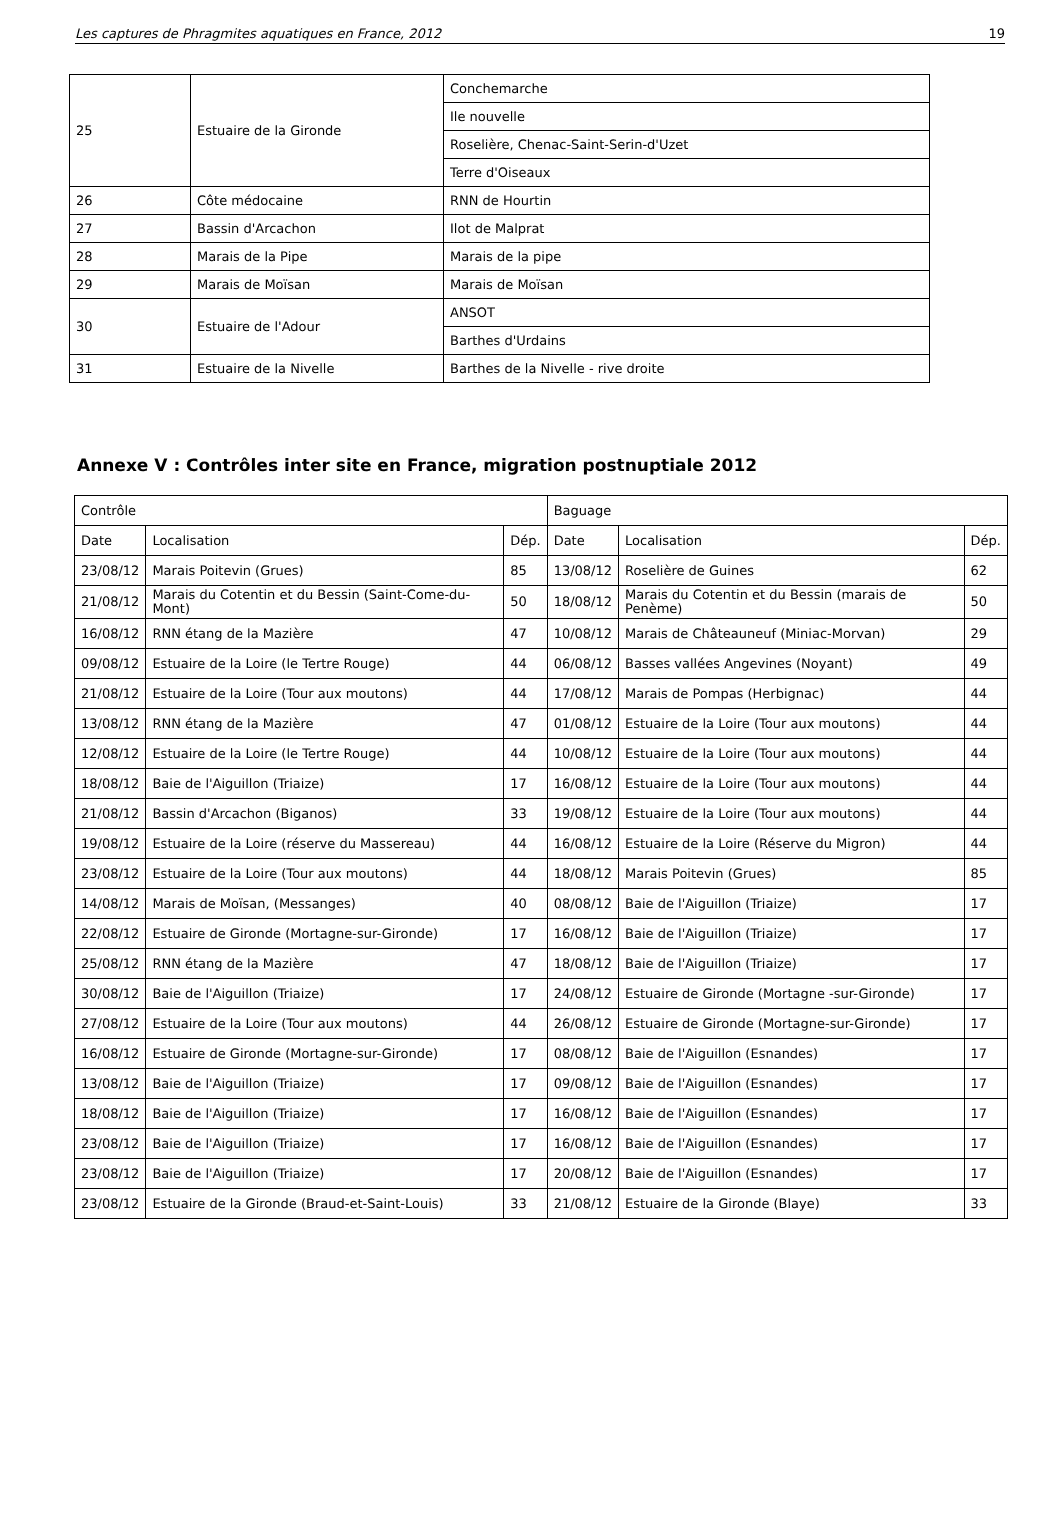Les captures de Phragmites aquatiques en France, 2012 19
| 25 | Estuaire de la Gironde | Conchemarche |
| | | Ile nouvelle |
| | | Roselière, Chenac-Saint-Serin-d'Uzet |
| | | Terre d'Oiseaux |
| 26 | Côte médocaine | RNN de Hourtin |
| 27 | Bassin d'Arcachon | Ilot de Malprat |
| 28 | Marais de la Pipe | Marais de la pipe |
| 29 | Marais de Moïsan | Marais de Moïsan |
| 30 | Estuaire de l'Adour | ANSOT |
| | | Barthes d'Urdains |
| 31 | Estuaire de la Nivelle | Barthes de la Nivelle - rive droite |
Annexe V : Contrôles inter site en France, migration postnuptiale 2012
| Contrôle | | | Baguage | | |
| Date | Localisation | Dép. | Date | Localisation | Dép. |
| 23/08/12 | Marais Poitevin (Grues) | 85 | 13/08/12 | Roselière de Guines | 62 |
| 21/08/12 | Marais du Cotentin et du Bessin (Saint-Come-du-Mont) | 50 | 18/08/12 | Marais du Cotentin et du Bessin (marais de Penème) | 50 |
| 16/08/12 | RNN étang de la Mazière | 47 | 10/08/12 | Marais de Châteauneuf (Miniac-Morvan) | 29 |
| 09/08/12 | Estuaire de la Loire (le Tertre Rouge) | 44 | 06/08/12 | Basses vallées Angevines (Noyant) | 49 |
| 21/08/12 | Estuaire de la Loire (Tour aux moutons) | 44 | 17/08/12 | Marais de Pompas (Herbignac) | 44 |
| 13/08/12 | RNN étang de la Mazière | 47 | 01/08/12 | Estuaire de la Loire (Tour aux moutons) | 44 |
| 12/08/12 | Estuaire de la Loire (le Tertre Rouge) | 44 | 10/08/12 | Estuaire de la Loire (Tour aux moutons) | 44 |
| 18/08/12 | Baie de l'Aiguillon (Triaize) | 17 | 16/08/12 | Estuaire de la Loire (Tour aux moutons) | 44 |
| 21/08/12 | Bassin d'Arcachon (Biganos) | 33 | 19/08/12 | Estuaire de la Loire (Tour aux moutons) | 44 |
| 19/08/12 | Estuaire de la Loire (réserve du Massereau) | 44 | 16/08/12 | Estuaire de la Loire (Réserve du Migron) | 44 |
| 23/08/12 | Estuaire de la Loire (Tour aux moutons) | 44 | 18/08/12 | Marais Poitevin (Grues) | 85 |
| 14/08/12 | Marais de Moïsan, (Messanges) | 40 | 08/08/12 | Baie de l'Aiguillon (Triaize) | 17 |
| 22/08/12 | Estuaire de Gironde (Mortagne-sur-Gironde) | 17 | 16/08/12 | Baie de l'Aiguillon (Triaize) | 17 |
| 25/08/12 | RNN étang de la Mazière | 47 | 18/08/12 | Baie de l'Aiguillon (Triaize) | 17 |
| 30/08/12 | Baie de l'Aiguillon (Triaize) | 17 | 24/08/12 | Estuaire de Gironde (Mortagne -sur-Gironde) | 17 |
| 27/08/12 | Estuaire de la Loire (Tour aux moutons) | 44 | 26/08/12 | Estuaire de Gironde (Mortagne-sur-Gironde) | 17 |
| 16/08/12 | Estuaire de Gironde (Mortagne-sur-Gironde) | 17 | 08/08/12 | Baie de l'Aiguillon (Esnandes) | 17 |
| 13/08/12 | Baie de l'Aiguillon (Triaize) | 17 | 09/08/12 | Baie de l'Aiguillon (Esnandes) | 17 |
| 18/08/12 | Baie de l'Aiguillon (Triaize) | 17 | 16/08/12 | Baie de l'Aiguillon (Esnandes) | 17 |
| 23/08/12 | Baie de l'Aiguillon (Triaize) | 17 | 16/08/12 | Baie de l'Aiguillon (Esnandes) | 17 |
| 23/08/12 | Baie de l'Aiguillon (Triaize) | 17 | 20/08/12 | Baie de l'Aiguillon (Esnandes) | 17 |
| 23/08/12 | Estuaire de la Gironde (Braud-et-Saint-Louis) | 33 | 21/08/12 | Estuaire de la Gironde (Blaye) | 33 |